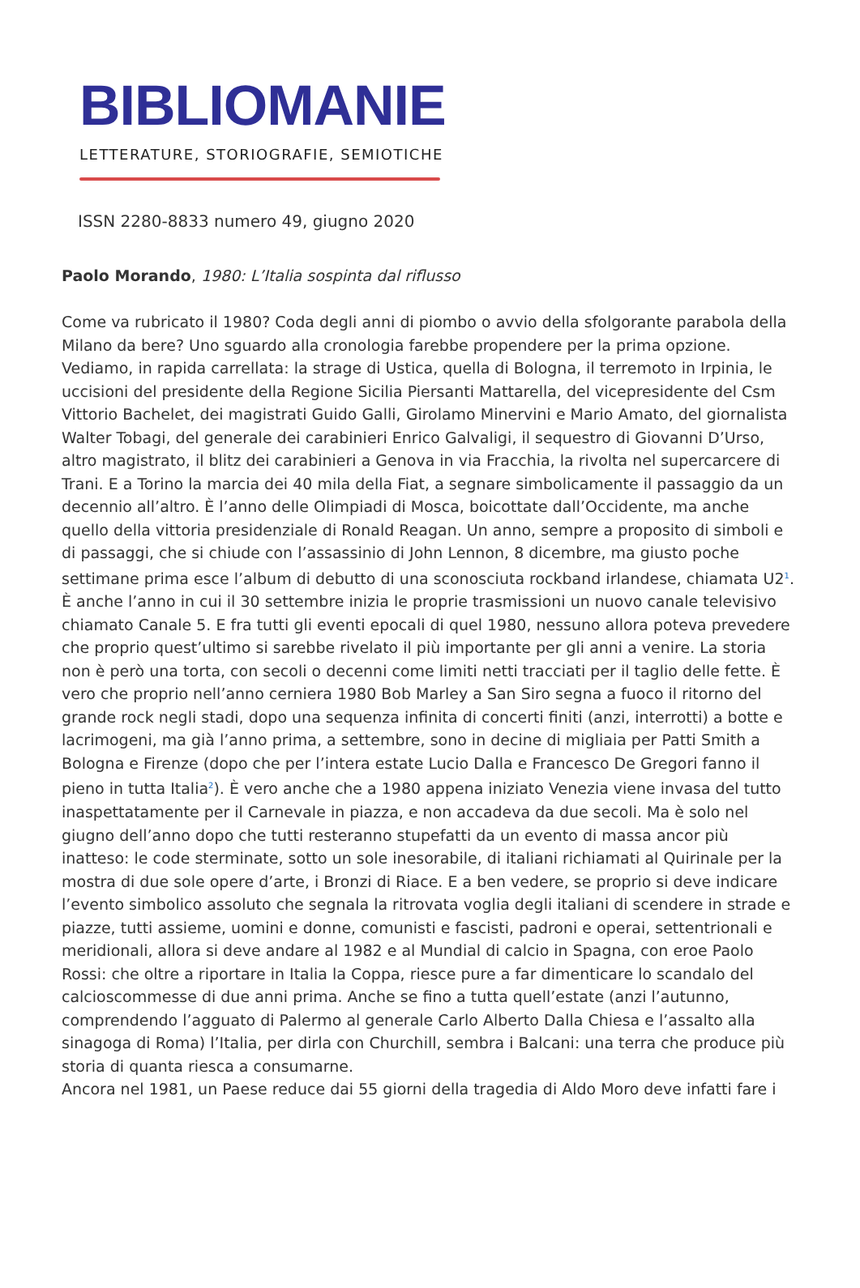BIBLIOMANIE
LETTERATURE, STORIOGRAFIE, SEMIOTICHE
ISSN 2280-8833 numero 49, giugno 2020
Paolo Morando, 1980: L’Italia sospinta dal riflusso
Come va rubricato il 1980? Coda degli anni di piombo o avvio della sfolgorante parabola della Milano da bere? Uno sguardo alla cronologia farebbe propendere per la prima opzione. Vediamo, in rapida carrellata: la strage di Ustica, quella di Bologna, il terremoto in Irpinia, le uccisioni del presidente della Regione Sicilia Piersanti Mattarella, del vicepresidente del Csm Vittorio Bachelet, dei magistrati Guido Galli, Girolamo Minervini e Mario Amato, del giornalista Walter Tobagi, del generale dei carabinieri Enrico Galvaligi, il sequestro di Giovanni D’Urso, altro magistrato, il blitz dei carabinieri a Genova in via Fracchia, la rivolta nel supercarcere di Trani. E a Torino la marcia dei 40 mila della Fiat, a segnare simbolicamente il passaggio da un decennio all’altro. È l’anno delle Olimpiadi di Mosca, boicottate dall’Occidente, ma anche quello della vittoria presidenziale di Ronald Reagan. Un anno, sempre a proposito di simboli e di passaggi, che si chiude con l’assassinio di John Lennon, 8 dicembre, ma giusto poche settimane prima esce l’album di debutto di una sconosciuta rockband irlandese, chiamata U2<sup>1</sup>. È anche l’anno in cui il 30 settembre inizia le proprie trasmissioni un nuovo canale televisivo chiamato Canale 5. E fra tutti gli eventi epocali di quel 1980, nessuno allora poteva prevedere che proprio quest’ultimo si sarebbe rivelato il più importante per gli anni a venire. La storia non è però una torta, con secoli o decenni come limiti netti tracciati per il taglio delle fette. È vero che proprio nell’anno cerniera 1980 Bob Marley a San Siro segna a fuoco il ritorno del grande rock negli stadi, dopo una sequenza infinita di concerti finiti (anzi, interrotti) a botte e lacrimogeni, ma già l’anno prima, a settembre, sono in decine di migliaia per Patti Smith a Bologna e Firenze (dopo che per l’intera estate Lucio Dalla e Francesco De Gregori fanno il pieno in tutta Italia<sup>2</sup>). È vero anche che a 1980 appena iniziato Venezia viene invasa del tutto inaspettatamente per il Carnevale in piazza, e non accadeva da due secoli. Ma è solo nel giugno dell’anno dopo che tutti resteranno stupefatti da un evento di massa ancor più inatteso: le code sterminate, sotto un sole inesorabile, di italiani richiamati al Quirinale per la mostra di due sole opere d’arte, i Bronzi di Riace. E a ben vedere, se proprio si deve indicare l’evento simbolico assoluto che segnala la ritrovata voglia degli italiani di scendere in strade e piazze, tutti assieme, uomini e donne, comunisti e fascisti, padroni e operai, settentrionali e meridionali, allora si deve andare al 1982 e al Mundial di calcio in Spagna, con eroe Paolo Rossi: che oltre a riportare in Italia la Coppa, riesce pure a far dimenticare lo scandalo del calcioscommesse di due anni prima. Anche se fino a tutta quell’estate (anzi l’autunno, comprendendo l’agguato di Palermo al generale Carlo Alberto Dalla Chiesa e l’assalto alla sinagoga di Roma) l’Italia, per dirla con Churchill, sembra i Balcani: una terra che produce più storia di quanta riesca a consumarne.
Ancora nel 1981, un Paese reduce dai 55 giorni della tragedia di Aldo Moro deve infatti fare i